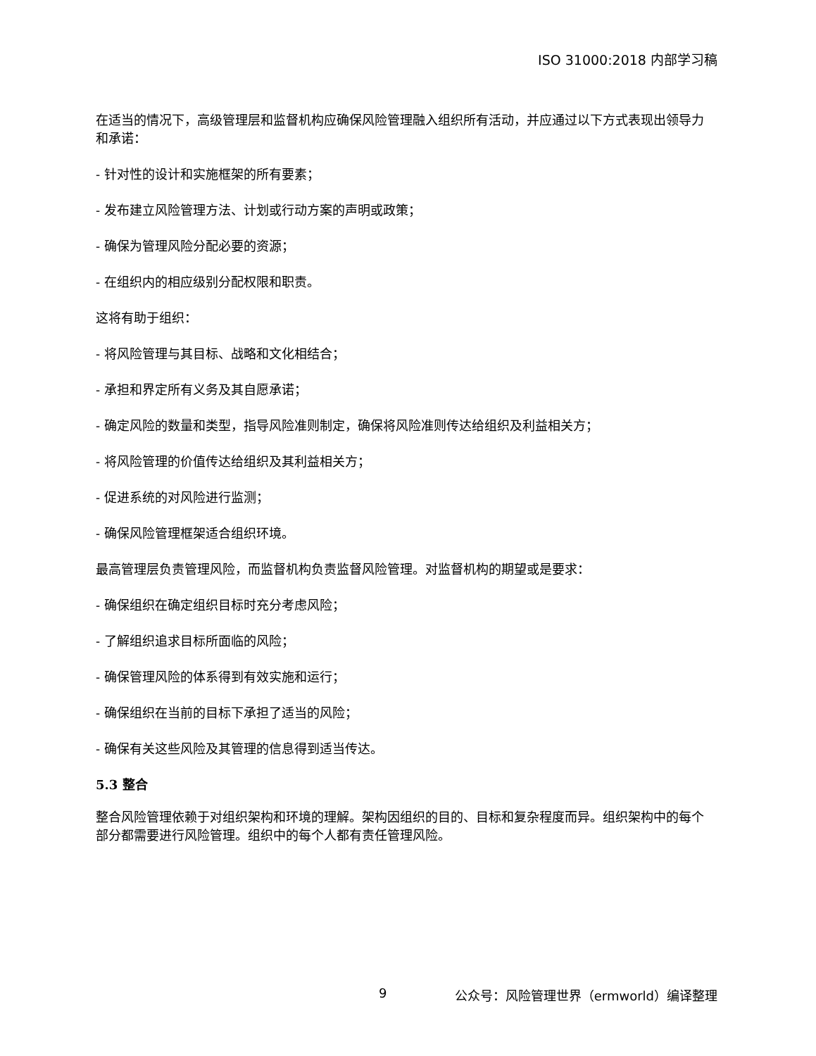ISO 31000:2018 内部学习稿
在适当的情况下，高级管理层和监督机构应确保风险管理融入组织所有活动，并应通过以下方式表现出领导力和承诺：
- 针对性的设计和实施框架的所有要素；
- 发布建立风险管理方法、计划或行动方案的声明或政策；
- 确保为管理风险分配必要的资源；
- 在组织内的相应级别分配权限和职责。
这将有助于组织：
- 将风险管理与其目标、战略和文化相结合；
- 承担和界定所有义务及其自愿承诺；
- 确定风险的数量和类型，指导风险准则制定，确保将风险准则传达给组织及利益相关方；
- 将风险管理的价值传达给组织及其利益相关方；
- 促进系统的对风险进行监测；
- 确保风险管理框架适合组织环境。
最高管理层负责管理风险，而监督机构负责监督风险管理。对监督机构的期望或是要求：
- 确保组织在确定组织目标时充分考虑风险；
- 了解组织追求目标所面临的风险；
- 确保管理风险的体系得到有效实施和运行；
- 确保组织在当前的目标下承担了适当的风险；
- 确保有关这些风险及其管理的信息得到适当传达。
5.3 整合
整合风险管理依赖于对组织架构和环境的理解。架构因组织的目的、目标和复杂程度而异。组织架构中的每个部分都需要进行风险管理。组织中的每个人都有责任管理风险。
9 公众号：风险管理世界（ermworld）编译整理